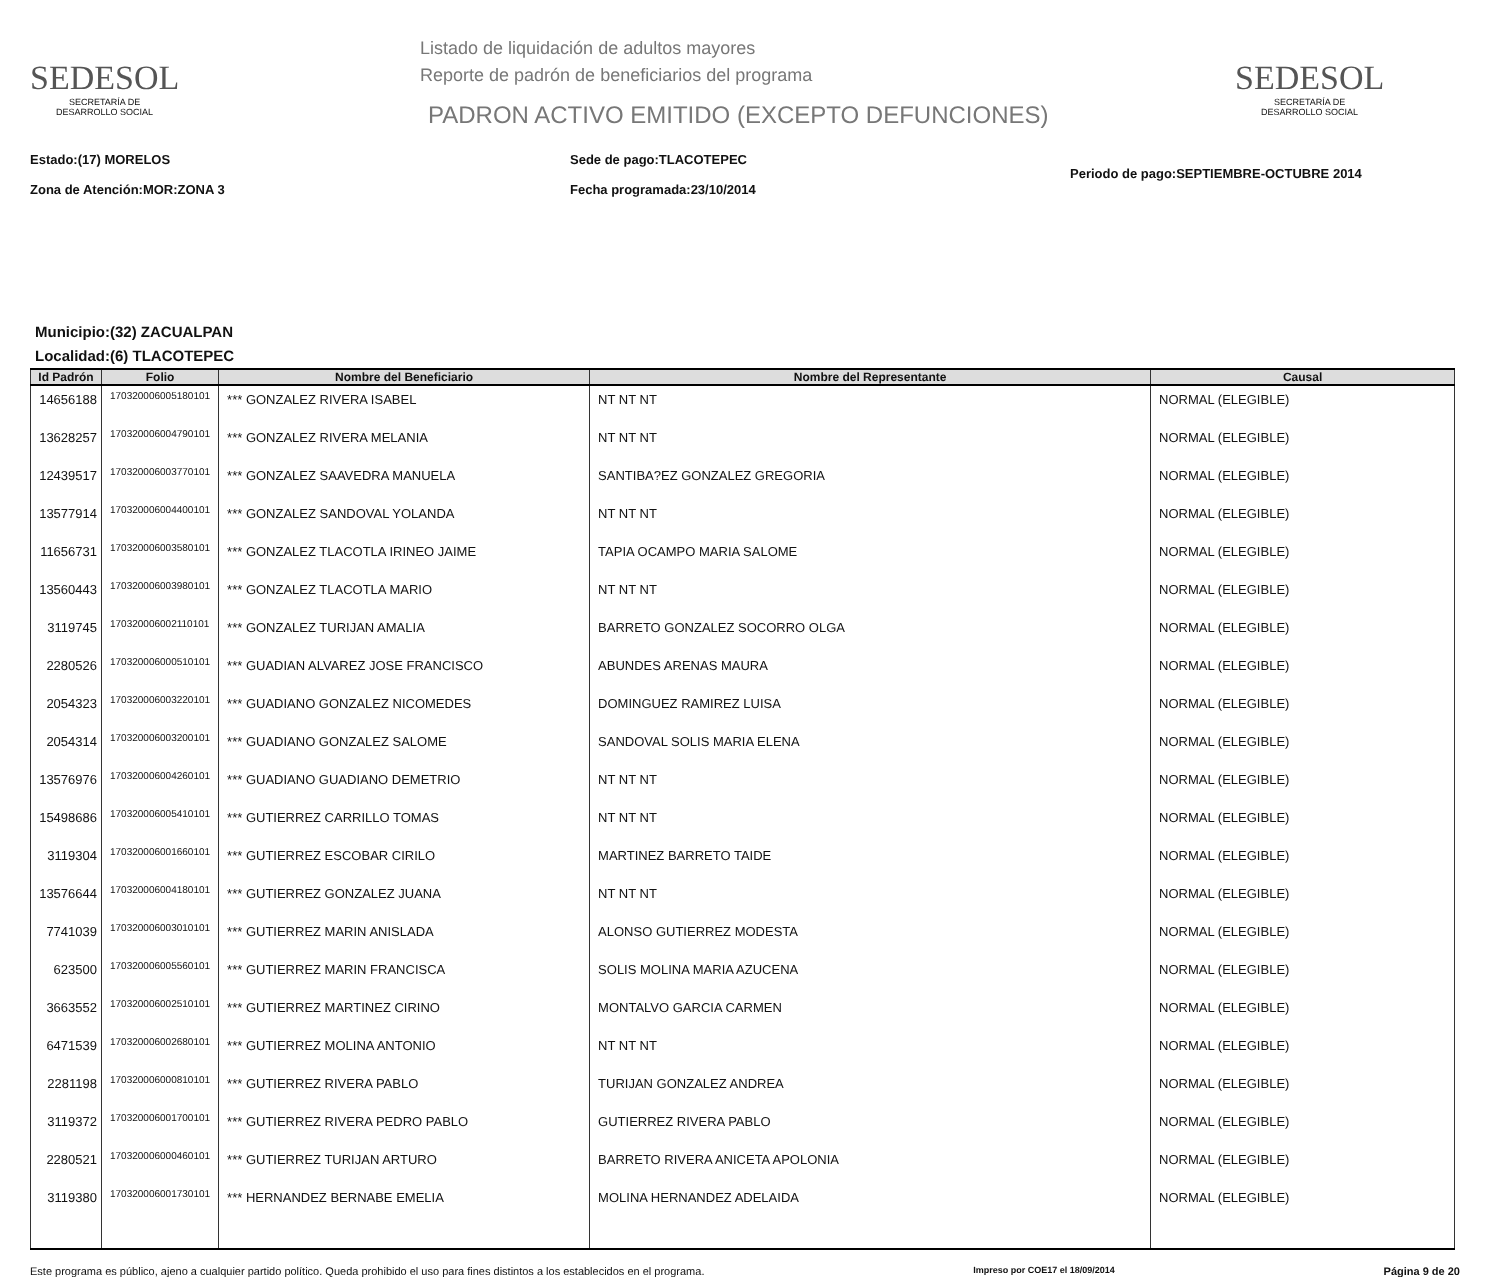SEDESOL
SECRETARÍA DE
DESARROLLO SOCIAL
Listado de liquidación de adultos mayores
Reporte de padrón de beneficiarios del programa
PADRON ACTIVO EMITIDO (EXCEPTO DEFUNCIONES)
SEDESOL
SECRETARÍA DE
DESARROLLO SOCIAL
Estado:(17) MORELOS
Zona de Atención:MOR:ZONA 3
Sede de pago:TLACOTEPEC
Fecha programada:23/10/2014
Periodo de pago:SEPTIEMBRE-OCTUBRE 2014
Municipio:(32) ZACUALPAN
Localidad:(6) TLACOTEPEC
| Id Padrón | Folio | Nombre del Beneficiario | Nombre del Representante | Causal |
| --- | --- | --- | --- | --- |
| 14656188 | 170320006005180101 | *** GONZALEZ RIVERA ISABEL | NT NT NT | NORMAL (ELEGIBLE) |
| 13628257 | 170320006004790101 | *** GONZALEZ RIVERA MELANIA | NT NT NT | NORMAL (ELEGIBLE) |
| 12439517 | 170320006003770101 | *** GONZALEZ SAAVEDRA MANUELA | SANTIBA?EZ GONZALEZ GREGORIA | NORMAL (ELEGIBLE) |
| 13577914 | 170320006004400101 | *** GONZALEZ SANDOVAL YOLANDA | NT NT NT | NORMAL (ELEGIBLE) |
| 11656731 | 170320006003580101 | *** GONZALEZ TLACOTLA IRINEO JAIME | TAPIA OCAMPO MARIA SALOME | NORMAL (ELEGIBLE) |
| 13560443 | 170320006003980101 | *** GONZALEZ TLACOTLA MARIO | NT NT NT | NORMAL (ELEGIBLE) |
| 3119745 | 170320006002110101 | *** GONZALEZ TURIJAN AMALIA | BARRETO GONZALEZ SOCORRO OLGA | NORMAL (ELEGIBLE) |
| 2280526 | 170320006000510101 | *** GUADIAN ALVAREZ JOSE FRANCISCO | ABUNDES ARENAS MAURA | NORMAL (ELEGIBLE) |
| 2054323 | 170320006003220101 | *** GUADIANO GONZALEZ NICOMEDES | DOMINGUEZ RAMIREZ LUISA | NORMAL (ELEGIBLE) |
| 2054314 | 170320006003200101 | *** GUADIANO GONZALEZ SALOME | SANDOVAL SOLIS MARIA ELENA | NORMAL (ELEGIBLE) |
| 13576976 | 170320006004260101 | *** GUADIANO GUADIANO DEMETRIO | NT NT NT | NORMAL (ELEGIBLE) |
| 15498686 | 170320006005410101 | *** GUTIERREZ CARRILLO TOMAS | NT NT NT | NORMAL (ELEGIBLE) |
| 3119304 | 170320006001660101 | *** GUTIERREZ ESCOBAR CIRILO | MARTINEZ BARRETO TAIDE | NORMAL (ELEGIBLE) |
| 13576644 | 170320006004180101 | *** GUTIERREZ GONZALEZ JUANA | NT NT NT | NORMAL (ELEGIBLE) |
| 7741039 | 170320006003010101 | *** GUTIERREZ MARIN ANISLADA | ALONSO GUTIERREZ MODESTA | NORMAL (ELEGIBLE) |
| 623500 | 170320006005560101 | *** GUTIERREZ MARIN FRANCISCA | SOLIS MOLINA MARIA AZUCENA | NORMAL (ELEGIBLE) |
| 3663552 | 170320006002510101 | *** GUTIERREZ MARTINEZ CIRINO | MONTALVO GARCIA CARMEN | NORMAL (ELEGIBLE) |
| 6471539 | 170320006002680101 | *** GUTIERREZ MOLINA ANTONIO | NT NT NT | NORMAL (ELEGIBLE) |
| 2281198 | 170320006000810101 | *** GUTIERREZ RIVERA PABLO | TURIJAN GONZALEZ ANDREA | NORMAL (ELEGIBLE) |
| 3119372 | 170320006001700101 | *** GUTIERREZ RIVERA PEDRO PABLO | GUTIERREZ RIVERA PABLO | NORMAL (ELEGIBLE) |
| 2280521 | 170320006000460101 | *** GUTIERREZ TURIJAN ARTURO | BARRETO RIVERA ANICETA APOLONIA | NORMAL (ELEGIBLE) |
| 3119380 | 170320006001730101 | *** HERNANDEZ BERNABE EMELIA | MOLINA HERNANDEZ ADELAIDA | NORMAL (ELEGIBLE) |
Este programa es público, ajeno a cualquier partido político. Queda prohibido el uso para fines distintos a los establecidos en el programa. Impreso por COE17 el 18/09/2014 Página 9 de 20